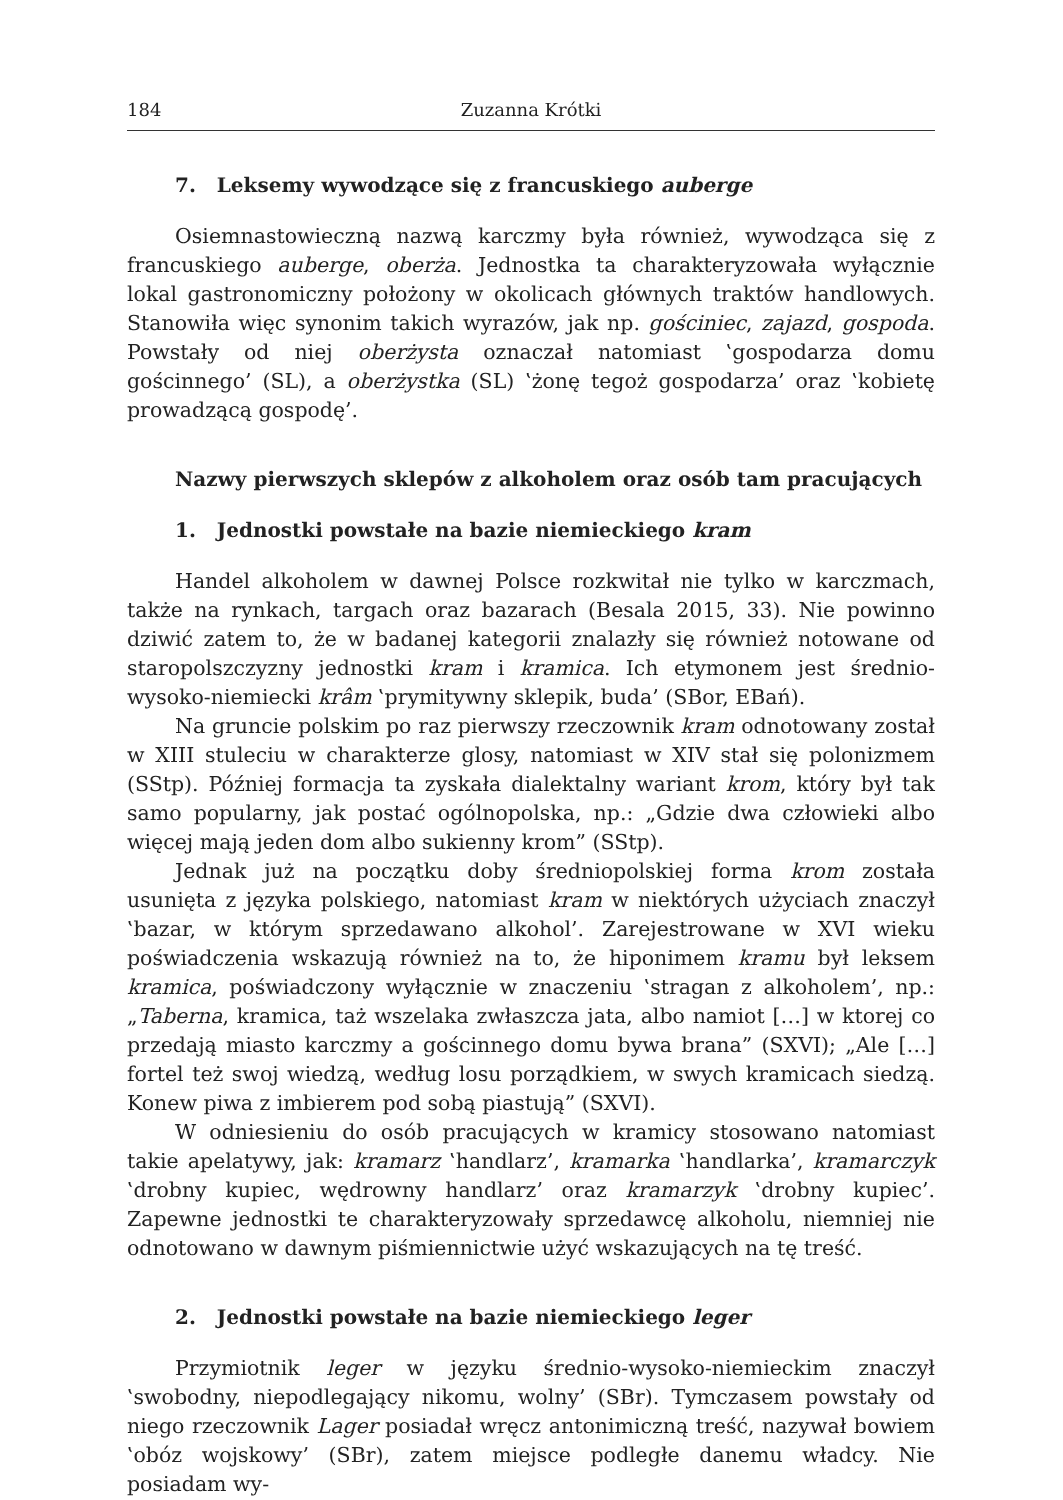184 Zuzanna Krótki
7. Leksemy wywodzące się z francuskiego auberge
Osiemnastowieczną nazwą karczmy była również, wywodząca się z francuskiego auberge, oberża. Jednostka ta charakteryzowała wyłącznie lokal gastronomiczny położony w okolicach głównych traktów handlowych. Stanowiła więc synonim takich wyrazów, jak np. gościniec, zajazd, gospoda. Powstały od niej oberżysta oznaczał natomiast ‛gospodarza domu gościnnego’ (SL), a oberżystka (SL) ‛żonę tegoż gospodarza’ oraz ‛kobietę prowadzącą gospodę’.
Nazwy pierwszych sklepów z alkoholem oraz osób tam pracujących
1. Jednostki powstałe na bazie niemieckiego kram
Handel alkoholem w dawnej Polsce rozkwitał nie tylko w karczmach, także na rynkach, targach oraz bazarach (Besala 2015, 33). Nie powinno dziwić zatem to, że w badanej kategorii znalazły się również notowane od staropolszczyzny jednostki kram i kramica. Ich etymonem jest średnio-wysoko-niemiecki krâm ‛prymitywny sklepik, buda’ (SBor, EBań).
Na gruncie polskim po raz pierwszy rzeczownik kram odnotowany został w XIII stuleciu w charakterze glosy, natomiast w XIV stał się polonizmem (SStp). Później formacja ta zyskała dialektalny wariant krom, który był tak samo popularny, jak postać ogólnopolska, np.: „Gdzie dwa człowieki albo więcej mają jeden dom albo sukienny krom” (SStp).
Jednak już na początku doby średniopolskiej forma krom została usunięta z języka polskiego, natomiast kram w niektórych użyciach znaczył ‛bazar, w którym sprzedawano alkohol’. Zarejestrowane w XVI wieku poświadczenia wskazują również na to, że hiponimem kramu był leksem kramica, poświadczony wyłącznie w znaczeniu ‛stragan z alkoholem’, np.: „Taberna, kramica, taż wszelaka zwłaszcza jata, albo namiot […] w ktorej co przedają miasto karczmy a gościnnego domu bywa brana” (SXVI); „Ale […] fortel też swoj wiedzą, według losu porządkiem, w swych kramicach siedzą. Konew piwa z imbierem pod sobą piastują” (SXVI).
W odniesieniu do osób pracujących w kramicy stosowano natomiast takie apelatywy, jak: kramarz ‛handlarz’, kramarka ‛handlarka’, kramarczyk ‛drobny kupiec, wędrowny handlarz’ oraz kramarzyk ‛drobny kupiec’. Zapewne jednostki te charakteryzowały sprzedawcę alkoholu, niemniej nie odnotowano w dawnym piśmiennictwie użyć wskazujących na tę treść.
2. Jednostki powstałe na bazie niemieckiego leger
Przymiotnik leger w języku średnio-wysoko-niemieckim znaczył ‛swobodny, niepodlegający nikomu, wolny’ (SBr). Tymczasem powstały od niego rzeczownik Lager posiadał wręcz antonimiczną treść, nazywał bowiem ‛obóz wojskowy’ (SBr), zatem miejsce podległe danemu władcy. Nie posiadam wy-